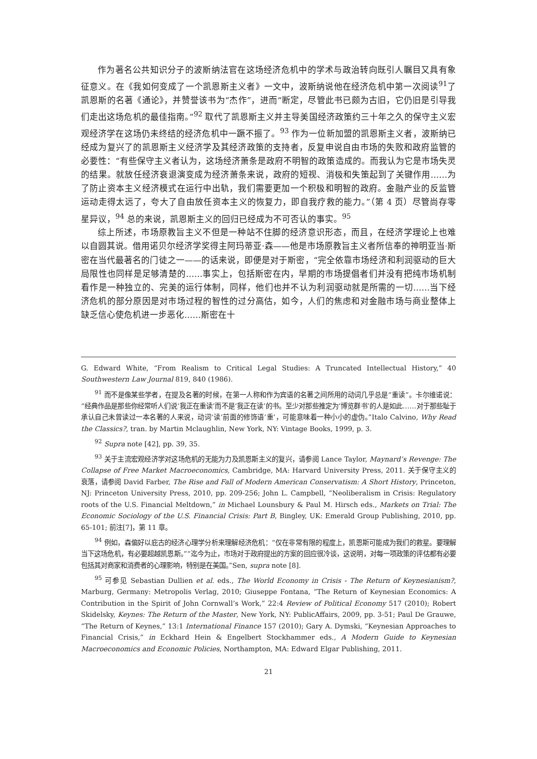作为著名公共知识分子的波斯纳法官在这场经济危机中的学术与政治转向既引人瞩目又具有象征意义。在《我如何变成了一个凯恩斯主义者》一文中，波斯纳说他在经济危机中第一次阅读<sup>91</sup>了凯恩斯的名著《通论》，并赞誉该书为“杰作”，进而“断定，尽管此书已颇为古旧，它仍旧是引导我们走出这场危机的最佳指南。”<sup>92</sup> 取代了凯恩斯主义并主导美国经济政策约三十年之久的保守主义宏观经济学在这场仍未终结的经济危机中一蹶不振了。<sup>93</sup> 作为一位新加盟的凯恩斯主义者，波斯纳已经成为复兴了的凯恩斯主义经济学及其经济政策的支持者，反复申说自由市场的失败和政府监管的必要性：“有些保守主义者认为，这场经济萧条是政府不明智的政策造成的。而我认为它是市场失灵的结果。就放任经济衰退演变成为经济萧条来说，政府的短视、消极和失策起到了关键作用……为了防止资本主义经济模式在运行中出轨，我们需要更加一个积极和明智的政府。金融产业的反监管运动走得太远了，夸大了自由放任资本主义的恢复力，即自我疗救的能力。”（第 4 页）尽管尚存零星异议，<sup>94</sup> 总的来说，凯恩斯主义的回归已经成为不可否认的事实。<sup>95</sup>
综上所述，市场原教旨主义不但是一种站不住脚的经济意识形态，而且，在经济学理论上也难以自圆其说。借用诺贝尔经济学奖得主阿玛蒂亚·森——他是市场原教旨主义者所信奉的神明亚当·斯密在当代最著名的门徒之一——的话来说，即便是对于斯密，“完全依靠市场经济和利润驱动的巨大局限性也同样是足够清楚的……事实上，包括斯密在内，早期的市场提倡者们并没有把纯市场机制看作是一种独立的、完美的运行体制，同样，他们也并不认为利润驱动就是所需的一切……当下经济危机的部分原因是对市场过程的智性的过分高估，如今，人们的焦虑和对金融市场与商业整体上缺乏信心使危机进一步恶化……斯密在十
G. Edward White, “From Realism to Critical Legal Studies: A Truncated Intellectual History,” 40 Southwestern Law Journal 819, 840 (1986).
<sup>91</sup> 而不是像某些学者，在提及名著的时候，在第一人称和作为宾语的名著之间所用的动词几乎总是“重读”。卡尔维诺说：“经典作品是那些你经常听人们说‘我正在重读’而不是‘我正在读’的书。至少对那些推定为‘博览群书’的人是如此……对于那些耻于承认自己未曾读过一本名著的人来说，动词‘读’前面的修饰语‘重’，可能意味着一种小小的虚伪。”Italo Calvino, Why Read the Classics?, tran. by Martin Mclaughlin, New York, NY: Vintage Books, 1999, p. 3.
<sup>92</sup> Supra note [42], pp. 39, 35.
<sup>93</sup> 关于主流宏观经济学对这场危机的无能为力及凯恩斯主义的复兴，请参阅 Lance Taylor, Maynard’s Revenge: The Collapse of Free Market Macroeconomics, Cambridge, MA: Harvard University Press, 2011. 关于保守主义的衰落，请参阅 David Farber, The Rise and Fall of Modern American Conservatism: A Short History, Princeton, NJ: Princeton University Press, 2010, pp. 209-256; John L. Campbell, “Neoliberalism in Crisis: Regulatory roots of the U.S. Financial Meltdown,” in Michael Lounsbury & Paul M. Hirsch eds., Markets on Trial: The Economic Sociology of the U.S. Financial Crisis: Part B, Bingley, UK: Emerald Group Publishing, 2010, pp. 65-101; 前注[7]，第 11 章。
<sup>94</sup> 例如，森偏好以庇古的经济心理学分析来理解经济危机：“仅在非常有限的程度上，凯恩斯可能成为我们的救星。要理解当下这场危机，有必要超越凯恩斯。”“迄今为止，市场对于政府提出的方案的回应很冷谈，这说明，对每一项政策的评估都有必要包括其对商家和消费者的心理影响，特别是在美国。”Sen, supra note [8].
<sup>95</sup> 可参见 Sebastian Dullien et al. eds., The World Economy in Crisis - The Return of Keynesianism?, Marburg, Germany: Metropolis Verlag, 2010; Giuseppe Fontana, “The Return of Keynesian Economics: A Contribution in the Spirit of John Cornwall’s Work,” 22:4 Review of Political Economy 517 (2010); Robert Skidelsky, Keynes: The Return of the Master, New York, NY: PublicAffairs, 2009, pp. 3-51; Paul De Grauwe, “The Return of Keynes,” 13:1 International Finance 157 (2010); Gary A. Dymski, “Keynesian Approaches to Financial Crisis,” in Eckhard Hein & Engelbert Stockhammer eds., A Modern Guide to Keynesian Macroeconomics and Economic Policies, Northampton, MA: Edward Elgar Publishing, 2011.
21